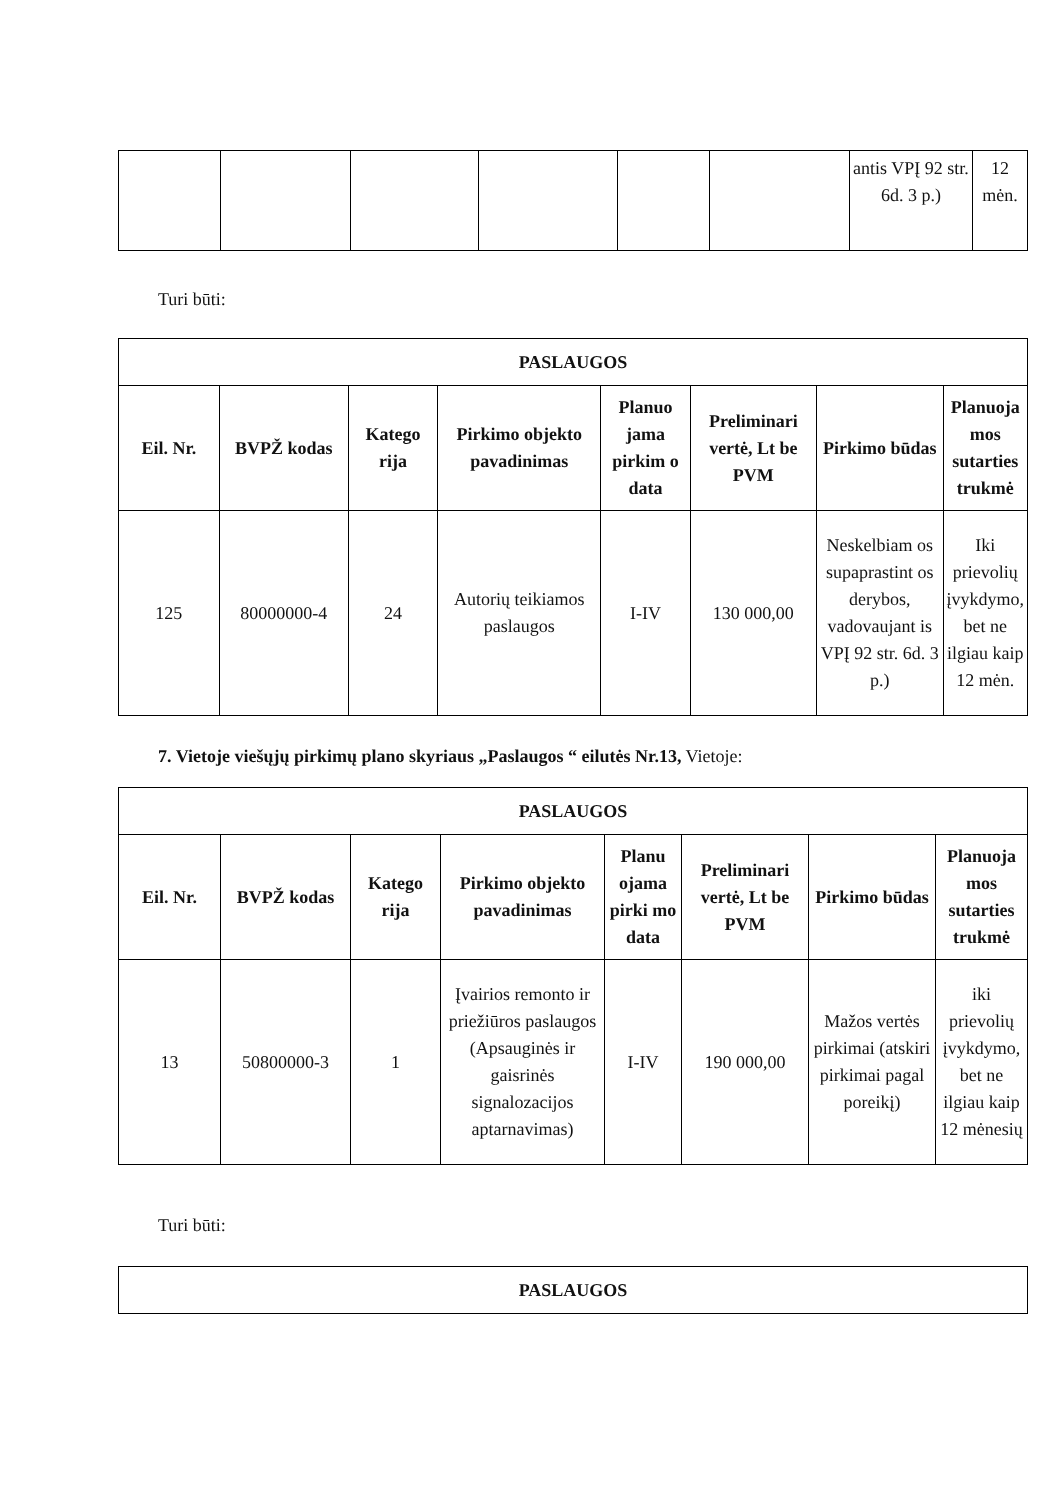| | | | | | | antis VPĮ 92 str. 6d. 3 p.) | 12 mėn. |
Turi būti:
| PASLAUGOS | | | | | | | |
| --- | --- | --- | --- | --- | --- | --- | --- |
| Eil. Nr. | BVPŽ kodas | Katego rija | Pirkimo objekto pavadinimas | Planuo jama pirkim o data | Preliminari vertė, Lt be PVM | Pirkimo būdas | Planuoja mos sutarties trukmė |
| 125 | 80000000-4 | 24 | Autorių teikiamos paslaugos | I-IV | 130 000,00 | Neskelbiam os supaprastint os derybos, vadovaujant is VPĮ 92 str. 6d. 3 p.) | Iki prievolių įvykdymo, bet ne ilgiau kaip 12 mėn. |
7. Vietoje viešųjų pirkimų plano skyriaus „Paslaugos “ eilutės Nr.13, Vietoje:
| PASLAUGOS | | | | | | | |
| --- | --- | --- | --- | --- | --- | --- | --- |
| Eil. Nr. | BVPŽ kodas | Katego rija | Pirkimo objekto pavadinimas | Planu ojama pirki mo data | Preliminari vertė, Lt be PVM | Pirkimo būdas | Planuoja mos sutarties trukmė |
| 13 | 50800000-3 | 1 | Įvairios remonto ir priežiūros paslaugos (Apsauginės ir gaisrinės signalozacijos aptarnavimas) | I-IV | 190 000,00 | Mažos vertės pirkimai (atskiri pirkimai pagal poreikį) | iki prievolių įvykdymo, bet ne ilgiau kaip 12 mėnesių |
Turi būti:
| PASLAUGOS |
| --- |